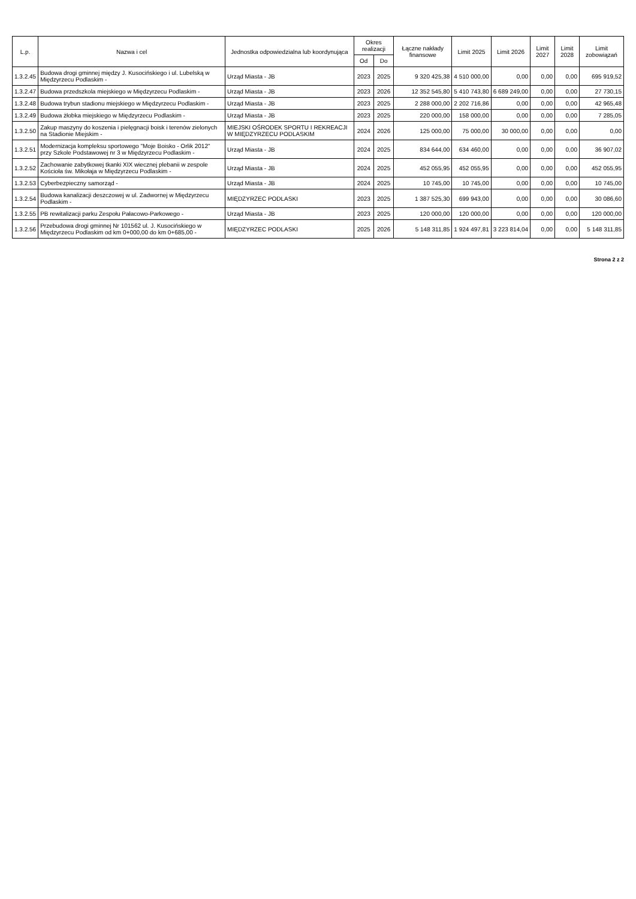| L.p. | Nazwa i cel | Jednostka odpowiedzialna lub koordynująca | Okres realizacji | | Łączne nakłady finansowe | Limit 2025 | Limit 2026 | Limit 2027 | Limit 2028 | Limit zobowiązań |
| --- | --- | --- | --- | --- | --- | --- | --- | --- | --- | --- |
| | | | Od | Do | | | | | | |
| 1.3.2.45 | Budowa drogi gminnej między J. Kusocińskiego i ul. Lubelską w Międzyrzecu Podlaskim - | Urząd Miasta - JB | 2023 | 2025 | 9 320 425,38 | 4 510 000,00 | 0,00 | 0,00 | 0,00 | 695 919,52 |
| 1.3.2.47 | Budowa przedszkola miejskiego w Międzyrzecu Podlaskim - | Urząd Miasta - JB | 2023 | 2026 | 12 352 545,80 | 5 410 743,80 | 6 689 249,00 | 0,00 | 0,00 | 27 730,15 |
| 1.3.2.48 | Budowa trybun stadionu miejskiego w Międzyrzecu Podlaskim - | Urząd Miasta - JB | 2023 | 2025 | 2 288 000,00 | 2 202 716,86 | 0,00 | 0,00 | 0,00 | 42 965,48 |
| 1.3.2.49 | Budowa żłobka miejskiego w Międzyrzecu Podlaskim - | Urząd Miasta - JB | 2023 | 2025 | 220 000,00 | 158 000,00 | 0,00 | 0,00 | 0,00 | 7 285,05 |
| 1.3.2.50 | Zakup maszyny do koszenia i pielęgnacji boisk i terenów zielonych na Stadionie Miejskim - | MIEJSKI OŚRODEK SPORTU I REKREACJI W MIĘDZYRZECU PODLASKIM | 2024 | 2026 | 125 000,00 | 75 000,00 | 30 000,00 | 0,00 | 0,00 | 0,00 |
| 1.3.2.51 | Modernizacja kompleksu sportowego "Moje Boisko - Orlik 2012" przy Szkole Podstawowej nr 3 w Międzyrzecu Podlaskim - | Urząd Miasta - JB | 2024 | 2025 | 834 644,00 | 634 460,00 | 0,00 | 0,00 | 0,00 | 36 907,02 |
| 1.3.2.52 | Zachowanie zabytkowej tkanki XIX wiecznej plebanii w zespole Kościoła św. Mikołaja w Międzyrzecu Podlaskim - | Urząd Miasta - JB | 2024 | 2025 | 452 055,95 | 452 055,95 | 0,00 | 0,00 | 0,00 | 452 055,95 |
| 1.3.2.53 | Cyberbezpieczny samorząd - | Urząd Miasta - JB | 2024 | 2025 | 10 745,00 | 10 745,00 | 0,00 | 0,00 | 0,00 | 10 745,00 |
| 1.3.2.54 | Budowa kanalizacji deszczowej w ul. Zadwornej w Międzyrzecu Podlaskim - | MIĘDZYRZEC PODLASKI | 2023 | 2025 | 1 387 525,30 | 699 943,00 | 0,00 | 0,00 | 0,00 | 30 086,60 |
| 1.3.2.55 | PB rewitalizacji parku Zespołu Pałacowo-Parkowego - | Urząd Miasta - JB | 2023 | 2025 | 120 000,00 | 120 000,00 | 0,00 | 0,00 | 0,00 | 120 000,00 |
| 1.3.2.56 | Przebudowa drogi gminnej Nr 101562 ul. J. Kusocińskiego w Międzyrzecu Podlaskim od km 0+000,00 do km 0+685,00 - | MIĘDZYRZEC PODLASKI | 2025 | 2026 | 5 148 311,85 | 1 924 497,81 | 3 223 814,04 | 0,00 | 0,00 | 5 148 311,85 |
Strona 2 z 2